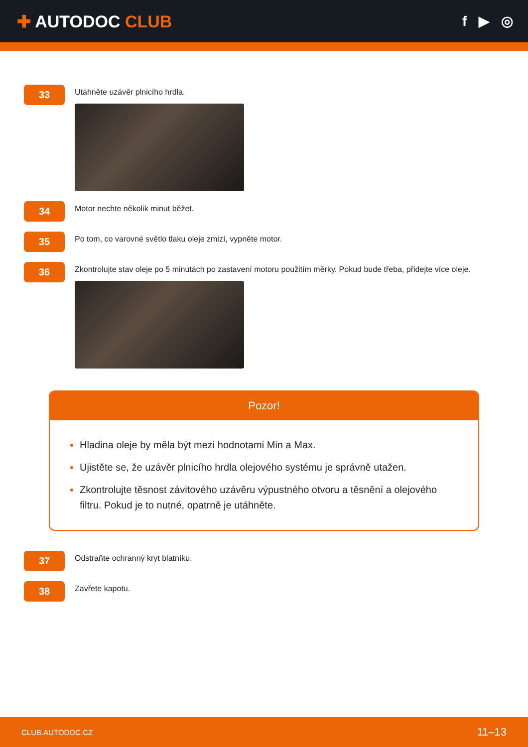✚ AUTODOC CLUB
f ▶ ◎
33
Utáhněte uzávěr plnicího hrdla.
34
Motor nechte několik minut běžet.
35
Po tom, co varovné světlo tlaku oleje zmizí, vypněte motor.
36
Zkontrolujte stav oleje po 5 minutách po zastavení motoru použitím měrky. Pokud bude třeba, přidejte více oleje.
Pozor!
Hladina oleje by měla být mezi hodnotami Min a Max.
Ujistěte se, že uzávěr plnicího hrdla olejového systému je správně utažen.
Zkontrolujte těsnost závitového uzávěru výpustného otvoru a těsnění a olejového filtru. Pokud je to nutné, opatrně je utáhněte.
37
Odstraňte ochranný kryt blatníku.
38
Zavřete kapotu.
CLUB.AUTODOC.CZ 11–13